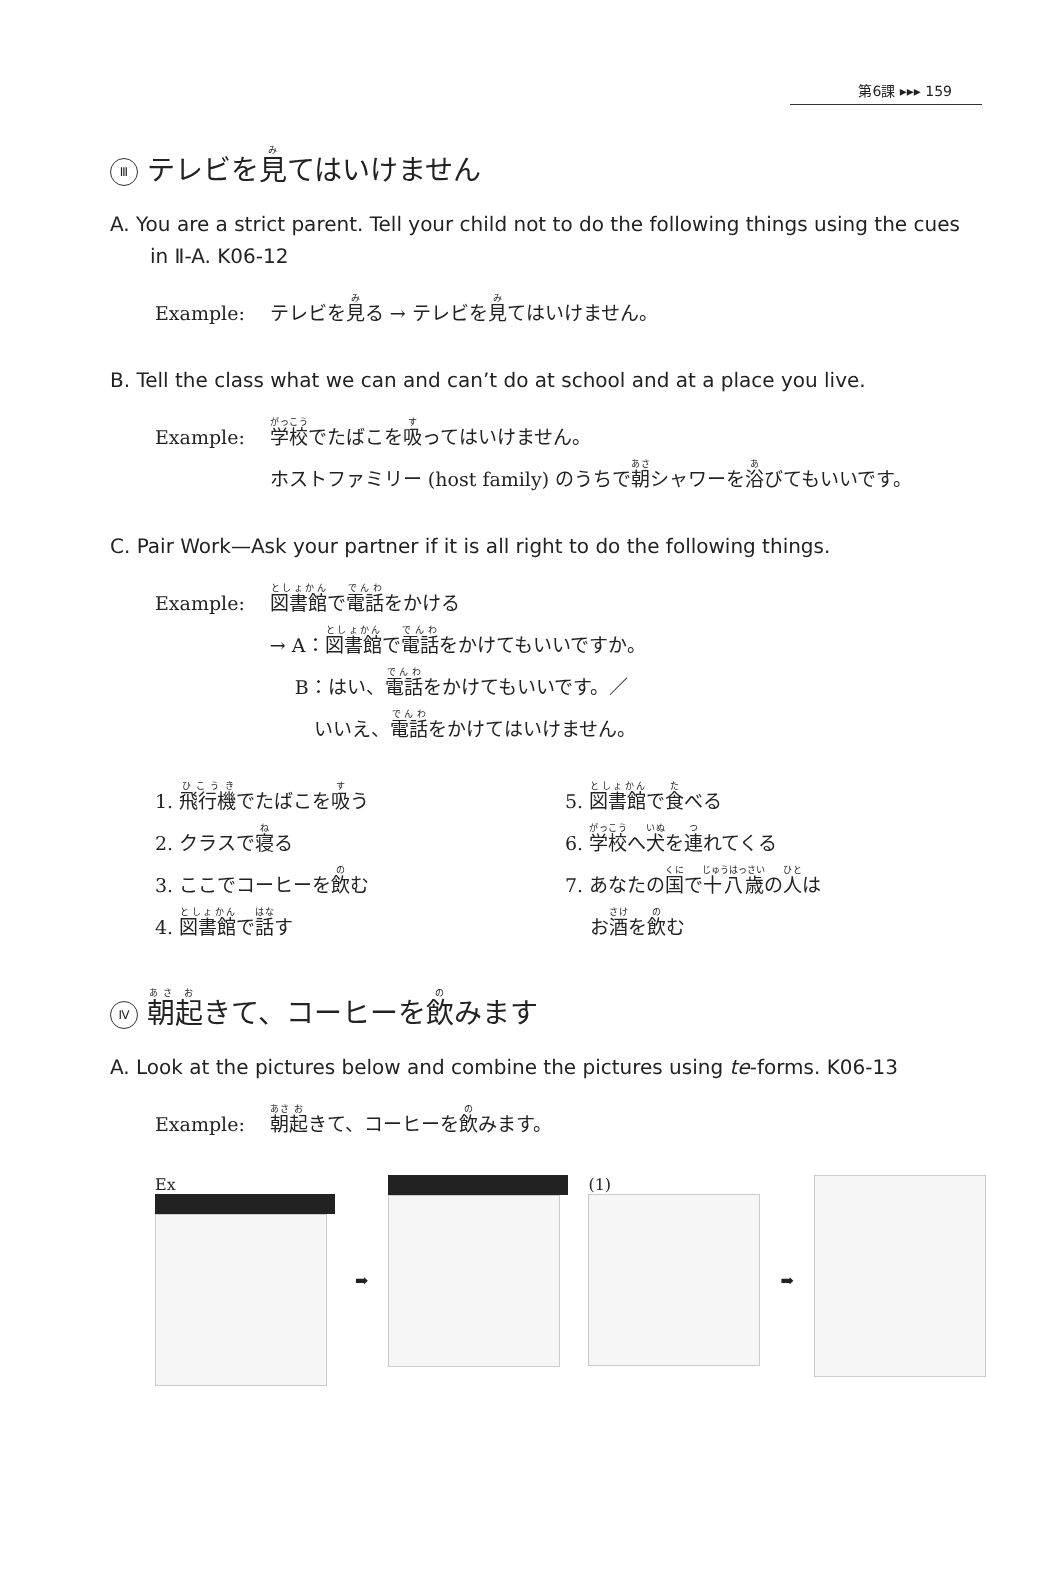第6課 ▸▸▸ 159
Ⅲ テレビを見てはいけません
A. You are a strict parent. Tell your child not to do the following things using the cues in Ⅱ-A. K06-12
Example: テレビを見る → テレビを見てはいけません。
B. Tell the class what we can and can’t do at school and at a place you live.
Example: 学校でたばこを吸ってはいけません。
ホストファミリー (host family) のうちで朝シャワーを浴びてもいいです。
C. Pair Work—Ask your partner if it is all right to do the following things.
Example: 図書館で電話をかける
→ A：図書館で電話をかけてもいいですか。
　 B：はい、電話をかけてもいいです。／
　　 いいえ、電話をかけてはいけません。
1. 飛行機でたばこを吸う
2. クラスで寝る
3. ここでコーヒーを飲む
4. 図書館で話す
5. 図書館で食べる
6. 学校へ犬を連れてくる
7. あなたの国で十八歳の人は
　 お酒を飲む
Ⅳ 朝起きて、コーヒーを飲みます
A. Look at the pictures below and combine the pictures using te-forms. K06-13
Example: 朝起きて、コーヒーを飲みます。
Ex ➡ (1) ➡